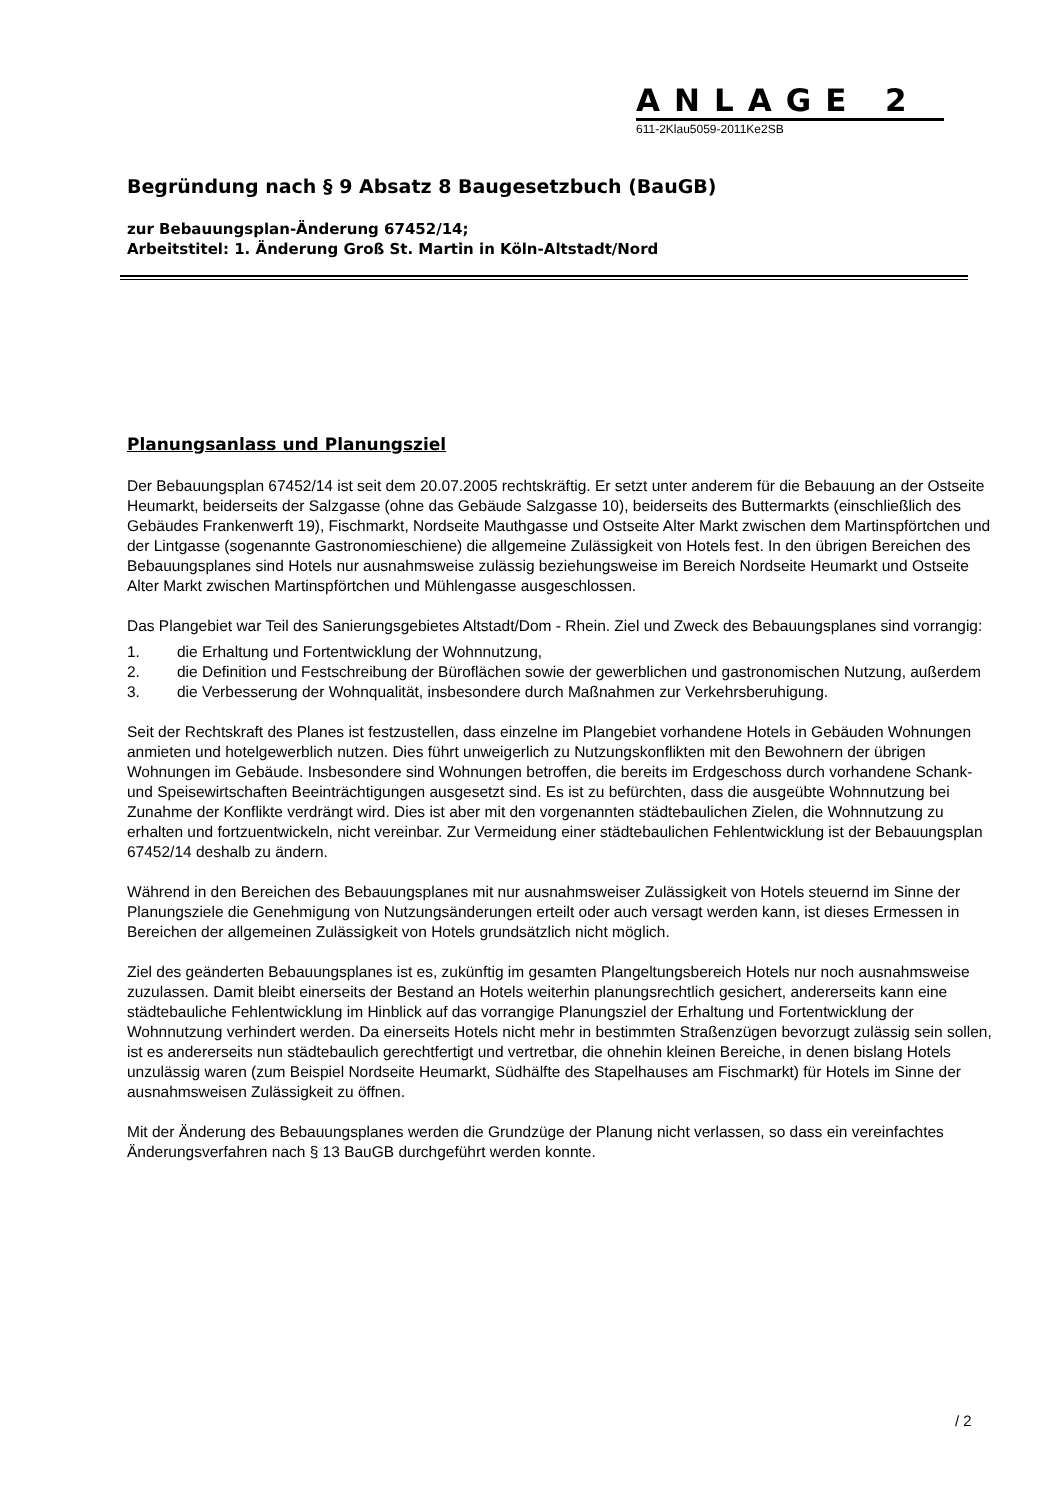ANLAGE 2
611-2Klau5059-2011Ke2SB
Begründung nach § 9 Absatz 8 Baugesetzbuch (BauGB)
zur Bebauungsplan-Änderung 67452/14;
Arbeitstitel: 1. Änderung Groß St. Martin in Köln-Altstadt/Nord
Planungsanlass und Planungsziel
Der Bebauungsplan 67452/14 ist seit dem 20.07.2005 rechtskräftig. Er setzt unter anderem für die Bebauung an der Ostseite Heumarkt, beiderseits der Salzgasse (ohne das Gebäude Salzgasse 10), beiderseits des Buttermarkts (einschließlich des Gebäudes Frankenwerft 19), Fischmarkt, Nordseite Mauthgasse und Ostseite Alter Markt zwischen dem Martinspförtchen und der Lintgasse (sogenannte Gastronomieschiene) die allgemeine Zulässigkeit von Hotels fest. In den übrigen Bereichen des Bebauungsplanes sind Hotels nur ausnahmsweise zulässig beziehungsweise im Bereich Nordseite Heumarkt und Ostseite Alter Markt zwischen Martinspförtchen und Mühlengasse ausgeschlossen.
Das Plangebiet war Teil des Sanierungsgebietes Altstadt/Dom - Rhein. Ziel und Zweck des Bebauungsplanes sind vorrangig:
1. die Erhaltung und Fortentwicklung der Wohnnutzung,
2. die Definition und Festschreibung der Büroflächen sowie der gewerblichen und gastronomischen Nutzung, außerdem
3. die Verbesserung der Wohnqualität, insbesondere durch Maßnahmen zur Verkehrsberuhigung.
Seit der Rechtskraft des Planes ist festzustellen, dass einzelne im Plangebiet vorhandene Hotels in Gebäuden Wohnungen anmieten und hotelgewerblich nutzen. Dies führt unweigerlich zu Nutzungskonflikten mit den Bewohnern der übrigen Wohnungen im Gebäude. Insbesondere sind Wohnungen betroffen, die bereits im Erdgeschoss durch vorhandene Schank- und Speisewirtschaften Beeinträchtigungen ausgesetzt sind. Es ist zu befürchten, dass die ausgeübte Wohnnutzung bei Zunahme der Konflikte verdrängt wird. Dies ist aber mit den vorgenannten städtebaulichen Zielen, die Wohnnutzung zu erhalten und fortzuentwickeln, nicht vereinbar. Zur Vermeidung einer städtebaulichen Fehlentwicklung ist der Bebauungsplan 67452/14 deshalb zu ändern.
Während in den Bereichen des Bebauungsplanes mit nur ausnahmsweiser Zulässigkeit von Hotels steuernd im Sinne der Planungsziele die Genehmigung von Nutzungsänderungen erteilt oder auch versagt werden kann, ist dieses Ermessen in Bereichen der allgemeinen Zulässigkeit von Hotels grundsätzlich nicht möglich.
Ziel des geänderten Bebauungsplanes ist es, zukünftig im gesamten Plangeltungsbereich Hotels nur noch ausnahmsweise zuzulassen. Damit bleibt einerseits der Bestand an Hotels weiterhin planungsrechtlich gesichert, andererseits kann eine städtebauliche Fehlentwicklung im Hinblick auf das vorrangige Planungsziel der Erhaltung und Fortentwicklung der Wohnnutzung verhindert werden. Da einerseits Hotels nicht mehr in bestimmten Straßenzügen bevorzugt zulässig sein sollen, ist es andererseits nun städtebaulich gerechtfertigt und vertretbar, die ohnehin kleinen Bereiche, in denen bislang Hotels unzulässig waren (zum Beispiel Nordseite Heumarkt, Südhälfte des Stapelhauses am Fischmarkt) für Hotels im Sinne der ausnahmsweisen Zulässigkeit zu öffnen.
Mit der Änderung des Bebauungsplanes werden die Grundzüge der Planung nicht verlassen, so dass ein vereinfachtes Änderungsverfahren nach § 13 BauGB durchgeführt werden konnte.
/ 2